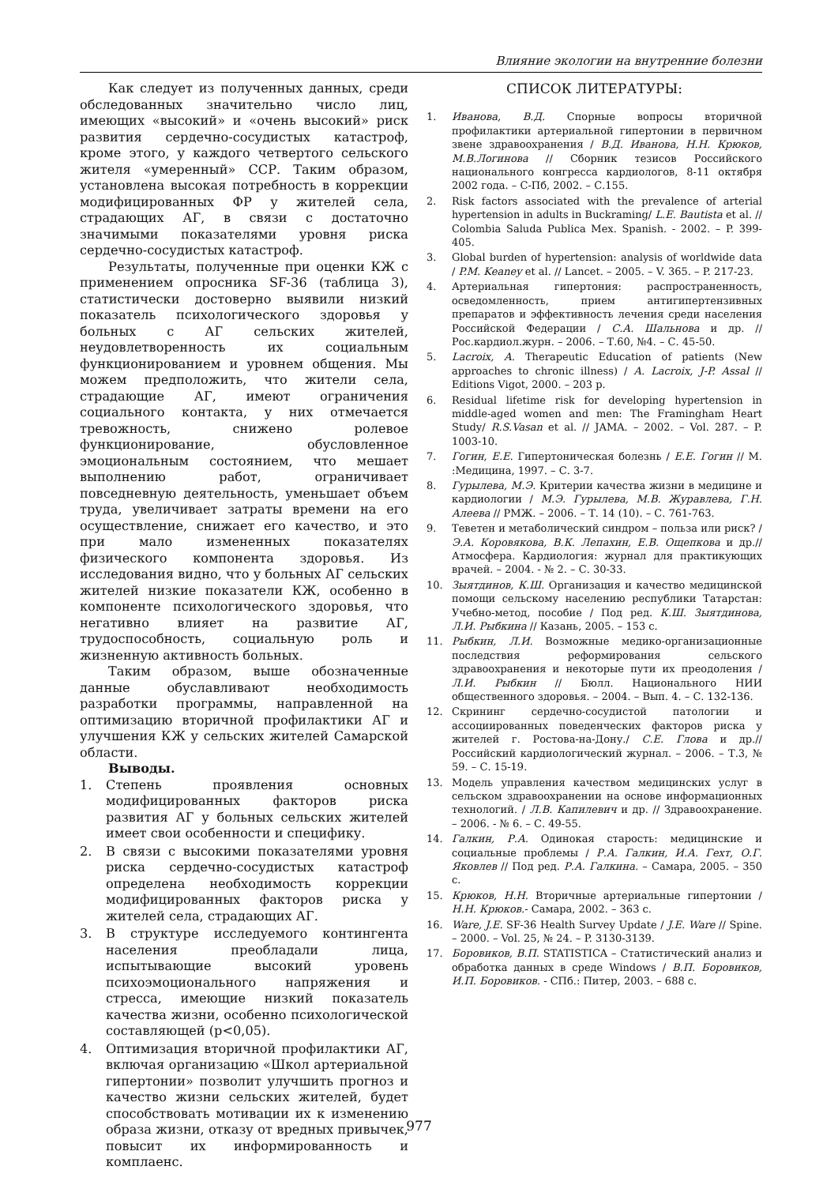Влияние экологии на внутренние болезни
Как следует из полученных данных, среди обследованных значительно число лиц, имеющих «высокий» и «очень высокий» риск развития сердечно-сосудистых катастроф, кроме этого, у каждого четвертого сельского жителя «умеренный» ССР. Таким образом, установлена высокая потребность в коррекции модифицированных ФР у жителей села, страдающих АГ, в связи с достаточно значимыми показателями уровня риска сердечно-сосудистых катастроф.
Результаты, полученные при оценки КЖ с применением опросника SF-36 (таблица 3), статистически достоверно выявили низкий показатель психологического здоровья у больных с АГ сельских жителей, неудовлетворенность их социальным функционированием и уровнем общения. Мы можем предположить, что жители села, страдающие АГ, имеют ограничения социального контакта, у них отмечается тревожность, снижено ролевое функционирование, обусловленное эмоциональным состоянием, что мешает выполнению работ, ограничивает повседневную деятельность, уменьшает объем труда, увеличивает затраты времени на его осуществление, снижает его качество, и это при мало измененных показателях физического компонента здоровья. Из исследования видно, что у больных АГ сельских жителей низкие показатели КЖ, особенно в компоненте психологического здоровья, что негативно влияет на развитие АГ, трудоспособность, социальную роль и жизненную активность больных.
Таким образом, выше обозначенные данные обуславливают необходимость разработки программы, направленной на оптимизацию вторичной профилактики АГ и улучшения КЖ у сельских жителей Самарской области.
Выводы.
1. Степень проявления основных модифицированных факторов риска развития АГ у больных сельских жителей имеет свои особенности и специфику.
2. В связи с высокими показателями уровня риска сердечно-сосудистых катастроф определена необходимость коррекции модифицированных факторов риска у жителей села, страдающих АГ.
3. В структуре исследуемого контингента населения преобладали лица, испытывающие высокий уровень психоэмоционального напряжения и стресса, имеющие низкий показатель качества жизни, особенно психологической составляющей (p<0,05).
4. Оптимизация вторичной профилактики АГ, включая организацию «Школ артериальной гипертонии» позволит улучшить прогноз и качество жизни сельских жителей, будет способствовать мотивации их к изменению образа жизни, отказу от вредных привычек, повысит их информированность и комплаенс.
СПИСОК ЛИТЕРАТУРЫ:
1. Иванова, В.Д. Спорные вопросы вторичной профилактики артериальной гипертонии в первичном звене здравоохранения / В.Д. Иванова, Н.Н. Крюков, М.В.Логинова // Сборник тезисов Российского национального конгресса кардиологов, 8-11 октября 2002 года. – С-Пб, 2002. – С.155.
2. Risk factors associated with the prevalence of arterial hypertension in adults in Buckraming/ L.E. Bautista et al. // Colombia Saluda Publica Mex. Spanish. - 2002. – P. 399-405.
3. Global burden of hypertension: analysis of worldwide data / P.M. Keaney et al. // Lancet. – 2005. – V. 365. – P. 217-23.
4. Артериальная гипертония: распространенность, осведомленность, прием антигипертензивных препаратов и эффективность лечения среди населения Российской Федерации / С.А. Шальнова и др. // Рос.кардиол.журн. – 2006. – Т.60, №4. – С. 45-50.
5. Lacroix, A. Therapeutic Education of patients (New approaches to chronic illness) / A. Lacroix, J-P. Assal // Editions Vigot, 2000. – 203 p.
6. Residual lifetime risk for developing hypertension in middle-aged women and men: The Framingham Heart Study/ R.S.Vasan et al. // JAMA. – 2002. – Vol. 287. – P. 1003-10.
7. Гогин, Е.Е. Гипертоническая болезнь / Е.Е. Гогин // М. :Медицина, 1997. – С. 3-7.
8. Гурылева, М.Э. Критерии качества жизни в медицине и кардиологии / М.Э. Гурылева, М.В. Журавлева, Г.Н. Алеева // РМЖ. – 2006. – Т. 14 (10). – С. 761-763.
9. Теветен и метаболический синдром – польза или риск? / Э.А. Коровякова, В.К. Лепахин, Е.В. Ощепкова и др.// Атмосфера. Кардиология: журнал для практикующих врачей. – 2004. - № 2. – С. 30-33.
10. Зыятдинов, К.Ш. Организация и качество медицинской помощи сельскому населению республики Татарстан: Учебно-метод, пособие / Под ред. К.Ш. Зыятдинова, Л.И. Рыбкина // Казань, 2005. – 153 с.
11. Рыбкин, Л.И. Возможные медико-организационные последствия реформирования сельского здравоохранения и некоторые пути их преодоления / Л.И. Рыбкин // Бюлл. Национального НИИ общественного здоровья. – 2004. – Вып. 4. – С. 132-136.
12. Скрининг сердечно-сосудистой патологии и ассоциированных поведенческих факторов риска у жителей г. Ростова-на-Дону./ С.Е. Глова и др.// Российский кардиологический журнал. – 2006. – Т.3, № 59. – С. 15-19.
13. Модель управления качеством медицинских услуг в сельском здравоохранении на основе информационных технологий. / Л.В. Капилевич и др. // Здравоохранение. – 2006. - № 6. – С. 49-55.
14. Галкин, Р.А. Одинокая старость: медицинские и социальные проблемы / Р.А. Галкин, И.А. Гехт, О.Г. Яковлев // Под ред. Р.А. Галкина. – Самара, 2005. – 350 с.
15. Крюков, Н.Н. Вторичные артериальные гипертонии / Н.Н. Крюков.- Самара, 2002. – 363 с.
16. Ware, J.E. SF-36 Health Survey Update / J.E. Ware // Spine. – 2000. – Vol. 25, № 24. – P. 3130-3139.
17. Боровиков, В.П. STATISTICA – Статистический анализ и обработка данных в среде Windows / В.П. Боровиков, И.П. Боровиков. - СПб.: Питер, 2003. – 688 с.
977